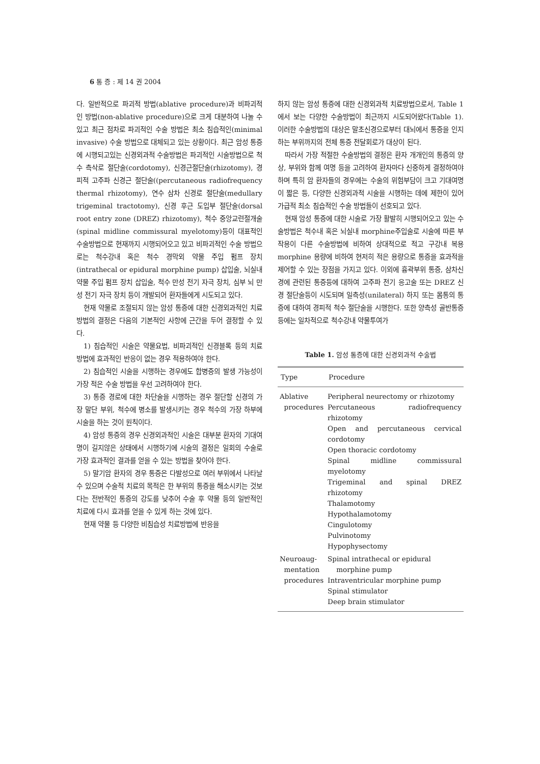6 통 증 : 제 14 권 2004
다. 일반적으로 파괴적 방법(ablative procedure)과 비파괴적인 방법(non-ablative procedure)으로 크게 대분하여 나눌 수 있고 최근 점차로 파괴적인 수술 방법은 최소 침습적인(minimal invasive) 수술 방법으로 대체되고 있는 상황이다. 최근 암성 통증에 시행되고있는 신경외과적 수술방법은 파괴적인 시술방법으로 척수 측삭로 절단술(cordotomy), 신경근절단술(rhizotomy), 경피적 고주파 신경근 절단술((percutaneous radiofrequency thermal rhizotomy), 연수 삼차 신경로 절단술(medullary trigeminal tractotomy), 신경 후근 도입부 절단술(dorsal root entry zone (DREZ) rhizotomy), 척수 중앙교련절개술(spinal midline commissural myelotomy)등이 대표적인 수술방법으로 현재까지 시행되어오고 있고 비파괴적인 수술 방법으로는 척수강내 혹은 척수 경막외 약물 주입 펌프 장치(intrathecal or epidural morphine pump) 삽입술, 뇌실내 약물 주입 펌프 장치 삽입술, 척수 만성 전기 자극 장치, 심부 뇌 만성 전기 자극 장치 등이 개발되어 환자들에게 시도되고 있다.
현재 약물로 조절되지 않는 암성 통증에 대한 신경외과적인 치료방법의 결정은 다음의 기본적인 사항에 근간을 두어 결정할 수 있다.
1) 침습적인 시술은 약물요법, 비파괴적인 신경블록 등의 치료 방법에 효과적인 반응이 없는 경우 적용하여야 한다.
2) 침습적인 시술을 시행하는 경우에도 합병증의 발생 가능성이 가장 적은 수술 방법을 우선 고려하여야 한다.
3) 통증 경로에 대한 차단술을 시행하는 경우 절단할 신경의 가장 말단 부위, 척수에 병소를 발생시키는 경우 척수의 가장 하부에 시술을 하는 것이 원칙이다.
4) 암성 통증의 경우 신경외과적인 시술은 대부분 환자의 기대여명이 길지않은 상태에서 시행하기에 시술의 결정은 일회의 수술로 가장 효과적인 결과를 얻을 수 있는 방법을 찾아야 한다.
5) 말기암 환자의 경우 통증은 다발성으로 여러 부위에서 나타날 수 있으며 수술적 치료의 목적은 한 부위의 통증을 해소시키는 것보다는 전반적인 통증의 강도를 낮추어 수술 후 약물 등의 일반적인 치료에 다시 효과를 얻을 수 있게 하는 것에 있다.
현재 약물 등 다양한 비침습성 치료방법에 반응을
하지 않는 암성 통증에 대한 신경외과적 치료방법으로서, Table 1에서 보는 다양한 수술방법이 최근까지 시도되어왔다(Table 1). 이러한 수술방법의 대상은 말초신경으로부터 대뇌에서 통증을 인지하는 부위까지의 전체 통증 전달회로가 대상이 된다.
따라서 가장 적절한 수술방법의 결정은 환자 개개인의 통증의 양상, 부위와 함께 여명 등을 고려하여 환자마다 신중하게 결정하여야 하며 특히 암 환자들의 경우에는 수술의 위험부담이 크고 기대여명이 짧은 등, 다양한 신경외과적 시술을 시행하는 데에 제한이 있어 가급적 최소 침습적인 수술 방법들이 선호되고 있다.
현재 암성 통증에 대한 시술로 가장 활발히 시행되어오고 있는 수술방법은 척수내 혹은 뇌실내 morphine주입술로 시술에 따른 부작용이 다른 수술방법에 비하여 상대적으로 적고 구강내 복용 morphine 용량에 비하여 현저히 적은 용량으로 통증을 효과적을 제어할 수 있는 장점을 가지고 있다. 이외에 흉곽부위 통증, 삼차신경에 관련된 통증등에 대하여 고주파 전기 응고술 또는 DREZ 신경 절단술등이 시도되며 일측성(unilateral) 하지 또는 몸통의 통증에 대하여 경피적 척수 절단술을 시행한다. 또한 양측성 골반통증등에는 일차적으로 척수강내 약물투여가
Table 1. 암성 통증에 대한 신경외과적 수술법
| Type | Procedure |
| --- | --- |
| Ablative procedures | Peripheral neurectomy or rhizotomy Percutaneous radiofrequency rhizotomy Open and percutaneous cervical cordotomy Open thoracic cordotomy Spinal midline commissural myelotomy Trigeminal and spinal DREZ rhizotomy Thalamotomy Hypothalamotomy Cingulotomy Pulvinotomy Hypophysectomy |
| Neuroaug- mentation procedures | Spinal intrathecal or epidural morphine pump Intraventricular morphine pump Spinal stimulator Deep brain stimulator |